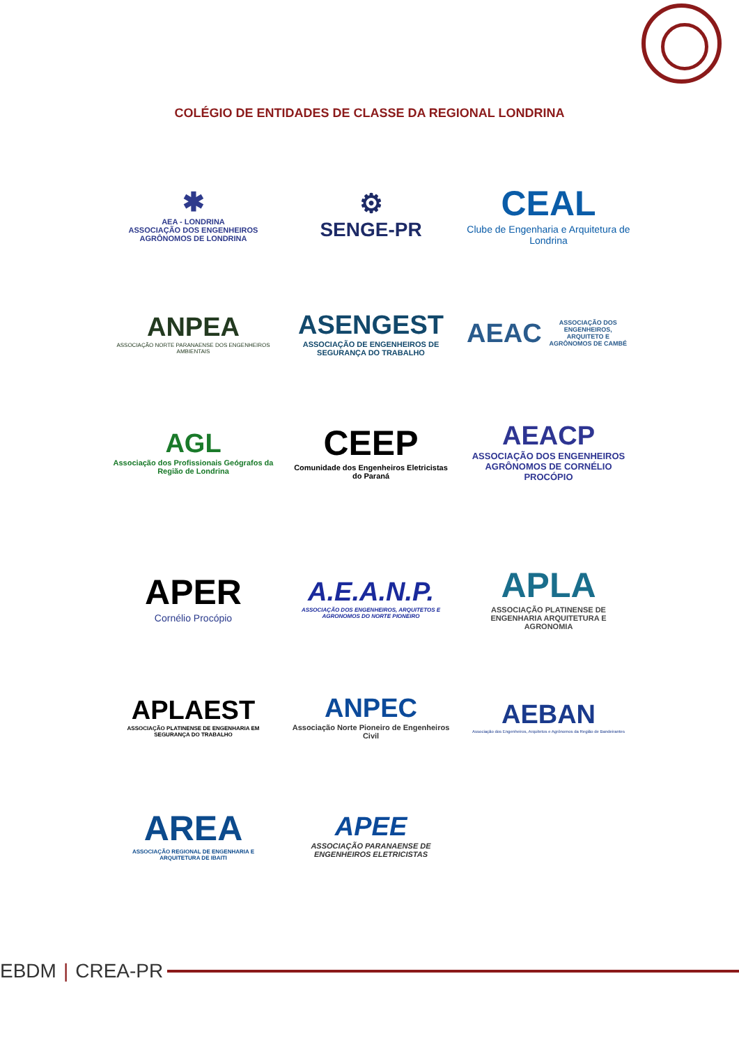COLÉGIO DE ENTIDADES DE CLASSE DA REGIONAL LONDRINA
✱
AEA - LONDRINA
ASSOCIAÇÃO DOS ENGENHEIROS AGRÔNOMOS DE LONDRINA
⚙
SENGE-PR
CEAL
Clube de Engenharia e Arquitetura de Londrina
ANPEA
ASSOCIAÇÃO NORTE PARANAENSE DOS ENGENHEIROS AMBIENTAIS
ASENGEST
ASSOCIAÇÃO DE ENGENHEIROS DE SEGURANÇA DO TRABALHO
AEAC
ASSOCIAÇÃO DOS ENGENHEIROS, ARQUITETO E AGRÔNOMOS DE CAMBÉ
AGL
Associação dos Profissionais Geógrafos da Região de Londrina
CEEP
Comunidade dos Engenheiros Eletricistas do Paraná
AEACP
ASSOCIAÇÃO DOS ENGENHEIROS AGRÔNOMOS DE CORNÉLIO PROCÓPIO
APER
Cornélio Procópio
A.E.A.N.P.
ASSOCIAÇÃO DOS ENGENHEIROS, ARQUITETOS E AGRONOMOS DO NORTE PIONEIRO
APLA
ASSOCIAÇÃO PLATINENSE DE ENGENHARIA ARQUITETURA E AGRONOMIA
APLAEST
ASSOCIAÇÃO PLATINENSE DE ENGENHARIA EM SEGURANÇA DO TRABALHO
ANPEC
Associação Norte Pioneiro de Engenheiros Civil
AEBAN
Associação dos Engenheiros, Arquitetos e Agrônomos da Região de Bandeirantes
AREA
ASSOCIAÇÃO REGIONAL DE ENGENHARIA E ARQUITETURA DE IBAITI
APEE
ASSOCIAÇÃO PARANAENSE DE ENGENHEIROS ELETRICISTAS
EBDM | CREA-PR